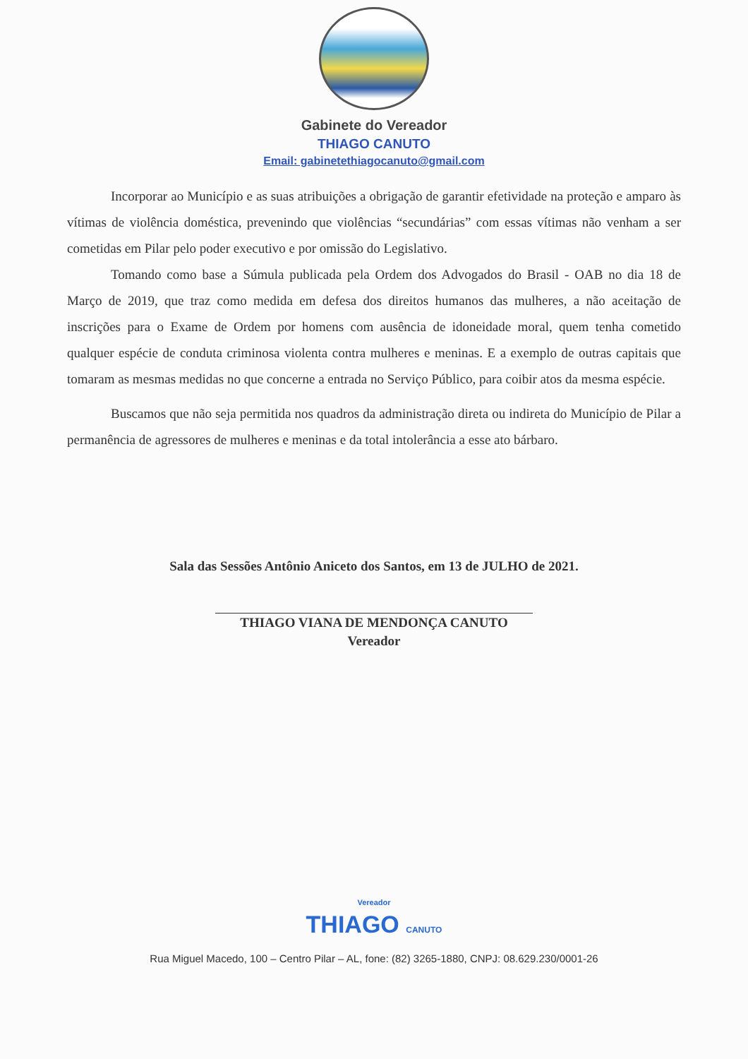Gabinete do Vereador
THIAGO CANUTO
Email: gabinetethiagocanuto@gmail.com
Incorporar ao Município e as suas atribuições a obrigação de garantir efetividade na proteção e amparo às vítimas de violência doméstica, prevenindo que violências “secundárias” com essas vítimas não venham a ser cometidas em Pilar pelo poder executivo e por omissão do Legislativo.
Tomando como base a Súmula publicada pela Ordem dos Advogados do Brasil - OAB no dia 18 de Março de 2019, que traz como medida em defesa dos direitos humanos das mulheres, a não aceitação de inscrições para o Exame de Ordem por homens com ausência de idoneidade moral, quem tenha cometido qualquer espécie de conduta criminosa violenta contra mulheres e meninas. E a exemplo de outras capitais que tomaram as mesmas medidas no que concerne a entrada no Serviço Público, para coibir atos da mesma espécie.
Buscamos que não seja permitida nos quadros da administração direta ou indireta do Município de Pilar a permanência de agressores de mulheres e meninas e da total intolerância a esse ato bárbaro.
Sala das Sessões Antônio Aniceto dos Santos, em 13 de JULHO de 2021.
THIAGO VIANA DE MENDONÇA CANUTO
Vereador
Vereador
THIAGO CANUTO
Rua Miguel Macedo, 100 – Centro Pilar – AL, fone: (82) 3265-1880, CNPJ: 08.629.230/0001-26